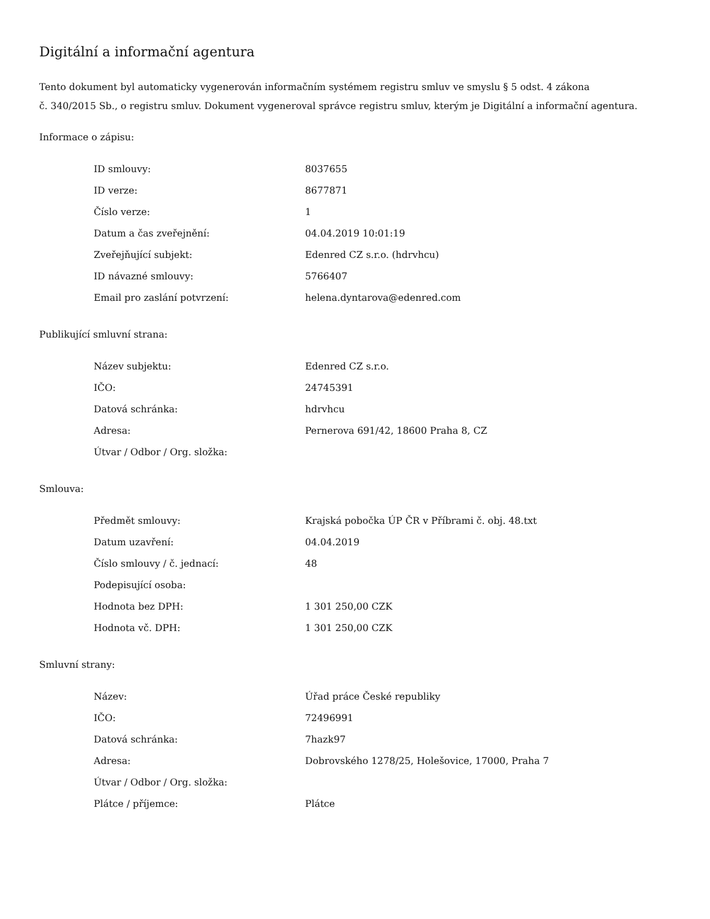Digitální a informační agentura
Tento dokument byl automaticky vygenerován informačním systémem registru smluv ve smyslu § 5 odst. 4 zákona
č. 340/2015 Sb., o registru smluv. Dokument vygeneroval správce registru smluv, kterým je Digitální a informační agentura.
Informace o zápisu:
| ID smlouvy: | 8037655 |
| ID verze: | 8677871 |
| Číslo verze: | 1 |
| Datum a čas zveřejnění: | 04.04.2019 10:01:19 |
| Zveřejňující subjekt: | Edenred CZ s.r.o. (hdrvhcu) |
| ID návazné smlouvy: | 5766407 |
| Email pro zaslání potvrzení: | helena.dyntarova@edenred.com |
Publikující smluvní strana:
| Název subjektu: | Edenred CZ s.r.o. |
| IČO: | 24745391 |
| Datová schránka: | hdrvhcu |
| Adresa: | Pernerova 691/42, 18600 Praha 8, CZ |
| Útvar / Odbor / Org. složka: | |
Smlouva:
| Předmět smlouvy: | Krajská pobočka ÚP ČR v Příbrami č. obj. 48.txt |
| Datum uzavření: | 04.04.2019 |
| Číslo smlouvy / č. jednací: | 48 |
| Podepisující osoba: | |
| Hodnota bez DPH: | 1 301 250,00 CZK |
| Hodnota vč. DPH: | 1 301 250,00 CZK |
Smluvní strany:
| Název: | Úřad práce České republiky |
| IČO: | 72496991 |
| Datová schránka: | 7hazk97 |
| Adresa: | Dobrovského 1278/25, Holešovice, 17000, Praha 7 |
| Útvar / Odbor / Org. složka: | |
| Plátce / příjemce: | Plátce |